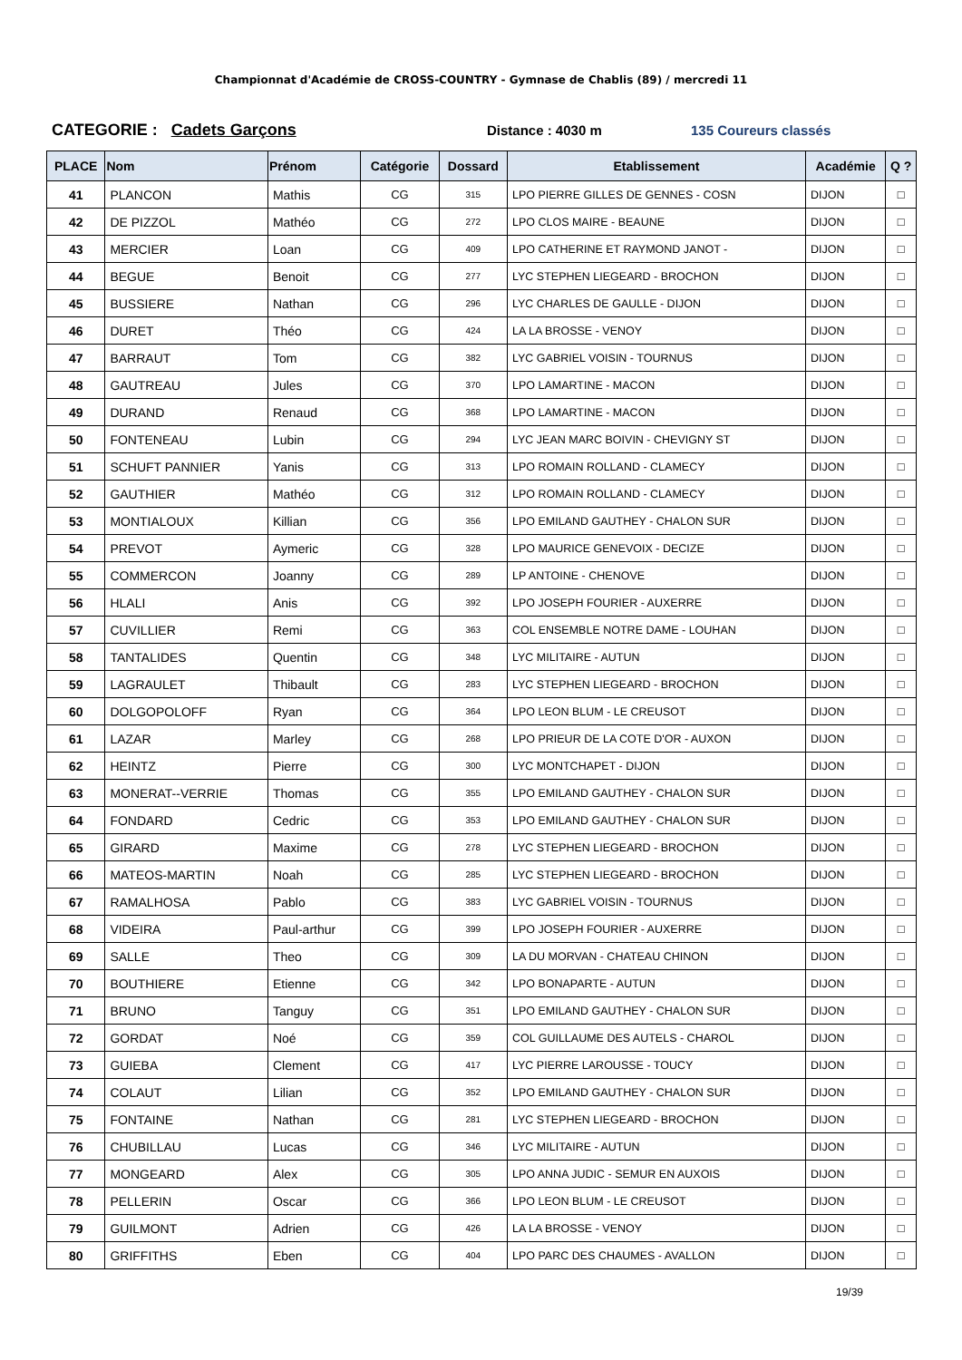Championnat d'Académie de CROSS-COUNTRY - Gymnase de Chablis (89) / mercredi 11
CATEGORIE : Cadets Garçons
Distance : 4030 m 135 Coureurs classés
| PLACE | Nom | Prénom | Catégorie | Dossard | Etablissement | Académie | Q ? |
| --- | --- | --- | --- | --- | --- | --- | --- |
| 41 | PLANCON | Mathis | CG | 315 | LPO PIERRE GILLES DE GENNES - COSN | DIJON | □ |
| 42 | DE PIZZOL | Mathéo | CG | 272 | LPO CLOS MAIRE - BEAUNE | DIJON | □ |
| 43 | MERCIER | Loan | CG | 409 | LPO CATHERINE ET RAYMOND JANOT - | DIJON | □ |
| 44 | BEGUE | Benoit | CG | 277 | LYC STEPHEN LIEGEARD - BROCHON | DIJON | □ |
| 45 | BUSSIERE | Nathan | CG | 296 | LYC CHARLES DE GAULLE - DIJON | DIJON | □ |
| 46 | DURET | Théo | CG | 424 | LA LA BROSSE - VENOY | DIJON | □ |
| 47 | BARRAUT | Tom | CG | 382 | LYC GABRIEL VOISIN - TOURNUS | DIJON | □ |
| 48 | GAUTREAU | Jules | CG | 370 | LPO LAMARTINE - MACON | DIJON | □ |
| 49 | DURAND | Renaud | CG | 368 | LPO LAMARTINE - MACON | DIJON | □ |
| 50 | FONTENEAU | Lubin | CG | 294 | LYC JEAN MARC BOIVIN - CHEVIGNY ST | DIJON | □ |
| 51 | SCHUFT PANNIER | Yanis | CG | 313 | LPO ROMAIN ROLLAND - CLAMECY | DIJON | □ |
| 52 | GAUTHIER | Mathéo | CG | 312 | LPO ROMAIN ROLLAND - CLAMECY | DIJON | □ |
| 53 | MONTIALOUX | Killian | CG | 356 | LPO EMILAND GAUTHEY - CHALON SUR | DIJON | □ |
| 54 | PREVOT | Aymeric | CG | 328 | LPO MAURICE GENEVOIX - DECIZE | DIJON | □ |
| 55 | COMMERCON | Joanny | CG | 289 | LP ANTOINE - CHENOVE | DIJON | □ |
| 56 | HLALI | Anis | CG | 392 | LPO JOSEPH FOURIER - AUXERRE | DIJON | □ |
| 57 | CUVILLIER | Remi | CG | 363 | COL ENSEMBLE NOTRE DAME - LOUHAN | DIJON | □ |
| 58 | TANTALIDES | Quentin | CG | 348 | LYC MILITAIRE - AUTUN | DIJON | □ |
| 59 | LAGRAULET | Thibault | CG | 283 | LYC STEPHEN LIEGEARD - BROCHON | DIJON | □ |
| 60 | DOLGOPOLOFF | Ryan | CG | 364 | LPO LEON BLUM - LE CREUSOT | DIJON | □ |
| 61 | LAZAR | Marley | CG | 268 | LPO PRIEUR DE LA COTE D'OR - AUXON | DIJON | □ |
| 62 | HEINTZ | Pierre | CG | 300 | LYC MONTCHAPET - DIJON | DIJON | □ |
| 63 | MONERAT--VERRIE | Thomas | CG | 355 | LPO EMILAND GAUTHEY - CHALON SUR | DIJON | □ |
| 64 | FONDARD | Cedric | CG | 353 | LPO EMILAND GAUTHEY - CHALON SUR | DIJON | □ |
| 65 | GIRARD | Maxime | CG | 278 | LYC STEPHEN LIEGEARD - BROCHON | DIJON | □ |
| 66 | MATEOS-MARTIN | Noah | CG | 285 | LYC STEPHEN LIEGEARD - BROCHON | DIJON | □ |
| 67 | RAMALHOSA | Pablo | CG | 383 | LYC GABRIEL VOISIN - TOURNUS | DIJON | □ |
| 68 | VIDEIRA | Paul-arthur | CG | 399 | LPO JOSEPH FOURIER - AUXERRE | DIJON | □ |
| 69 | SALLE | Theo | CG | 309 | LA DU MORVAN - CHATEAU CHINON | DIJON | □ |
| 70 | BOUTHIERE | Etienne | CG | 342 | LPO BONAPARTE - AUTUN | DIJON | □ |
| 71 | BRUNO | Tanguy | CG | 351 | LPO EMILAND GAUTHEY - CHALON SUR | DIJON | □ |
| 72 | GORDAT | Noé | CG | 359 | COL GUILLAUME DES AUTELS - CHAROL | DIJON | □ |
| 73 | GUIEBA | Clement | CG | 417 | LYC PIERRE LAROUSSE - TOUCY | DIJON | □ |
| 74 | COLAUT | Lilian | CG | 352 | LPO EMILAND GAUTHEY - CHALON SUR | DIJON | □ |
| 75 | FONTAINE | Nathan | CG | 281 | LYC STEPHEN LIEGEARD - BROCHON | DIJON | □ |
| 76 | CHUBILLAU | Lucas | CG | 346 | LYC MILITAIRE - AUTUN | DIJON | □ |
| 77 | MONGEARD | Alex | CG | 305 | LPO ANNA JUDIC - SEMUR EN AUXOIS | DIJON | □ |
| 78 | PELLERIN | Oscar | CG | 366 | LPO LEON BLUM - LE CREUSOT | DIJON | □ |
| 79 | GUILMONT | Adrien | CG | 426 | LA LA BROSSE - VENOY | DIJON | □ |
| 80 | GRIFFITHS | Eben | CG | 404 | LPO PARC DES CHAUMES - AVALLON | DIJON | □ |
19/39